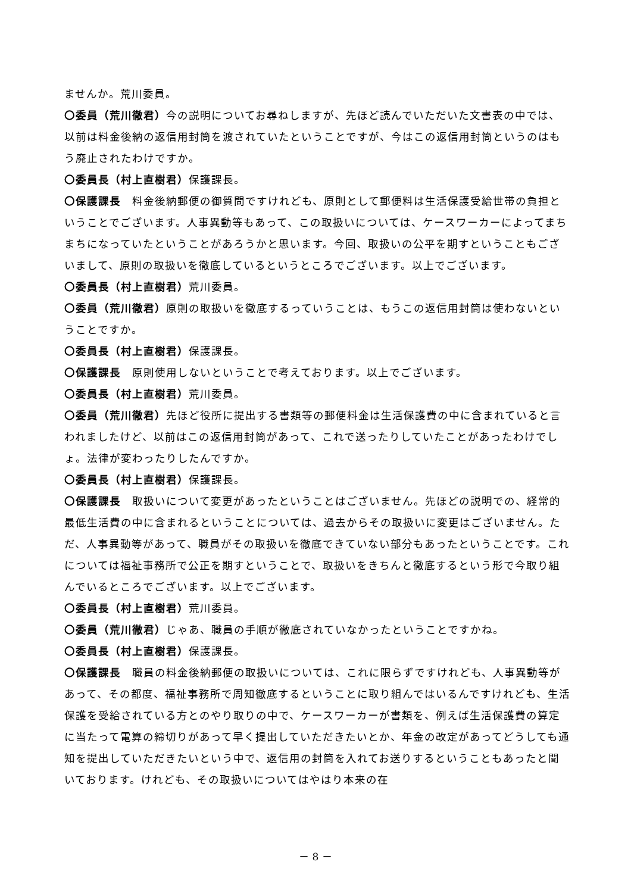ませんか。荒川委員。
〇委員（荒川徹君）今の説明についてお尋ねしますが、先ほど読んでいただいた文書表の中では、以前は料金後納の返信用封筒を渡されていたということですが、今はこの返信用封筒というのはもう廃止されたわけですか。
〇委員長（村上直樹君）保護課長。
〇保護課長　料金後納郵便の御質問ですけれども、原則として郵便料は生活保護受給世帯の負担ということでございます。人事異動等もあって、この取扱いについては、ケースワーカーによってまちまちになっていたということがあろうかと思います。今回、取扱いの公平を期すということもございまして、原則の取扱いを徹底しているというところでございます。以上でございます。
〇委員長（村上直樹君）荒川委員。
〇委員（荒川徹君）原則の取扱いを徹底するっていうことは、もうこの返信用封筒は使わないということですか。
〇委員長（村上直樹君）保護課長。
〇保護課長　原則使用しないということで考えております。以上でございます。
〇委員長（村上直樹君）荒川委員。
〇委員（荒川徹君）先ほど役所に提出する書類等の郵便料金は生活保護費の中に含まれていると言われましたけど、以前はこの返信用封筒があって、これで送ったりしていたことがあったわけでしょ。法律が変わったりしたんですか。
〇委員長（村上直樹君）保護課長。
〇保護課長　取扱いについて変更があったということはございません。先ほどの説明での、経常的最低生活費の中に含まれるということについては、過去からその取扱いに変更はございません。ただ、人事異動等があって、職員がその取扱いを徹底できていない部分もあったということです。これについては福祉事務所で公正を期すということで、取扱いをきちんと徹底するという形で今取り組んでいるところでございます。以上でございます。
〇委員長（村上直樹君）荒川委員。
〇委員（荒川徹君）じゃあ、職員の手順が徹底されていなかったということですかね。
〇委員長（村上直樹君）保護課長。
〇保護課長　職員の料金後納郵便の取扱いについては、これに限らずですけれども、人事異動等があって、その都度、福祉事務所で周知徹底するということに取り組んではいるんですけれども、生活保護を受給されている方とのやり取りの中で、ケースワーカーが書類を、例えば生活保護費の算定に当たって電算の締切りがあって早く提出していただきたいとか、年金の改定があってどうしても通知を提出していただきたいという中で、返信用の封筒を入れてお送りするということもあったと聞いております。けれども、その取扱いについてはやはり本来の在
－ 8 －